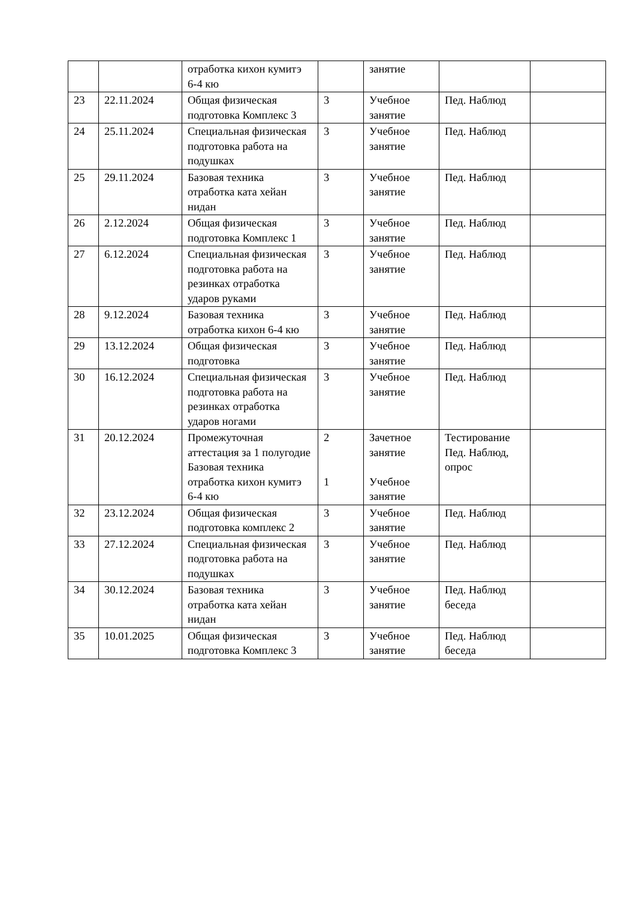| | | отработка кихон кумитэ 6-4 кю | | занятие | | |
| 23 | 22.11.2024 | Общая физическая подготовка Комплекс 3 | 3 | Учебное занятие | Пед. Наблюд | |
| 24 | 25.11.2024 | Специальная физическая подготовка работа на подушках | 3 | Учебное занятие | Пед. Наблюд | |
| 25 | 29.11.2024 | Базовая техника отработка ката хейан нидан | 3 | Учебное занятие | Пед. Наблюд | |
| 26 | 2.12.2024 | Общая физическая подготовка Комплекс 1 | 3 | Учебное занятие | Пед. Наблюд | |
| 27 | 6.12.2024 | Специальная физическая подготовка работа на резинках отработка ударов руками | 3 | Учебное занятие | Пед. Наблюд | |
| 28 | 9.12.2024 | Базовая техника отработка кихон 6-4 кю | 3 | Учебное занятие | Пед. Наблюд | |
| 29 | 13.12.2024 | Общая физическая подготовка | 3 | Учебное занятие | Пед. Наблюд | |
| 30 | 16.12.2024 | Специальная физическая подготовка работа на резинках отработка ударов ногами | 3 | Учебное занятие | Пед. Наблюд | |
| 31 | 20.12.2024 | Промежуточная аттестация за 1 полугодие Базовая техника отработка кихон кумитэ 6-4 кю | 2 1 | Зачетное занятие Учебное занятие | Тестирование Пед. Наблюд, опрос | |
| 32 | 23.12.2024 | Общая физическая подготовка комплекс 2 | 3 | Учебное занятие | Пед. Наблюд | |
| 33 | 27.12.2024 | Специальная физическая подготовка работа на подушках | 3 | Учебное занятие | Пед. Наблюд | |
| 34 | 30.12.2024 | Базовая техника отработка ката хейан нидан | 3 | Учебное занятие | Пед. Наблюд беседа | |
| 35 | 10.01.2025 | Общая физическая подготовка Комплекс 3 | 3 | Учебное занятие | Пед. Наблюд беседа | |